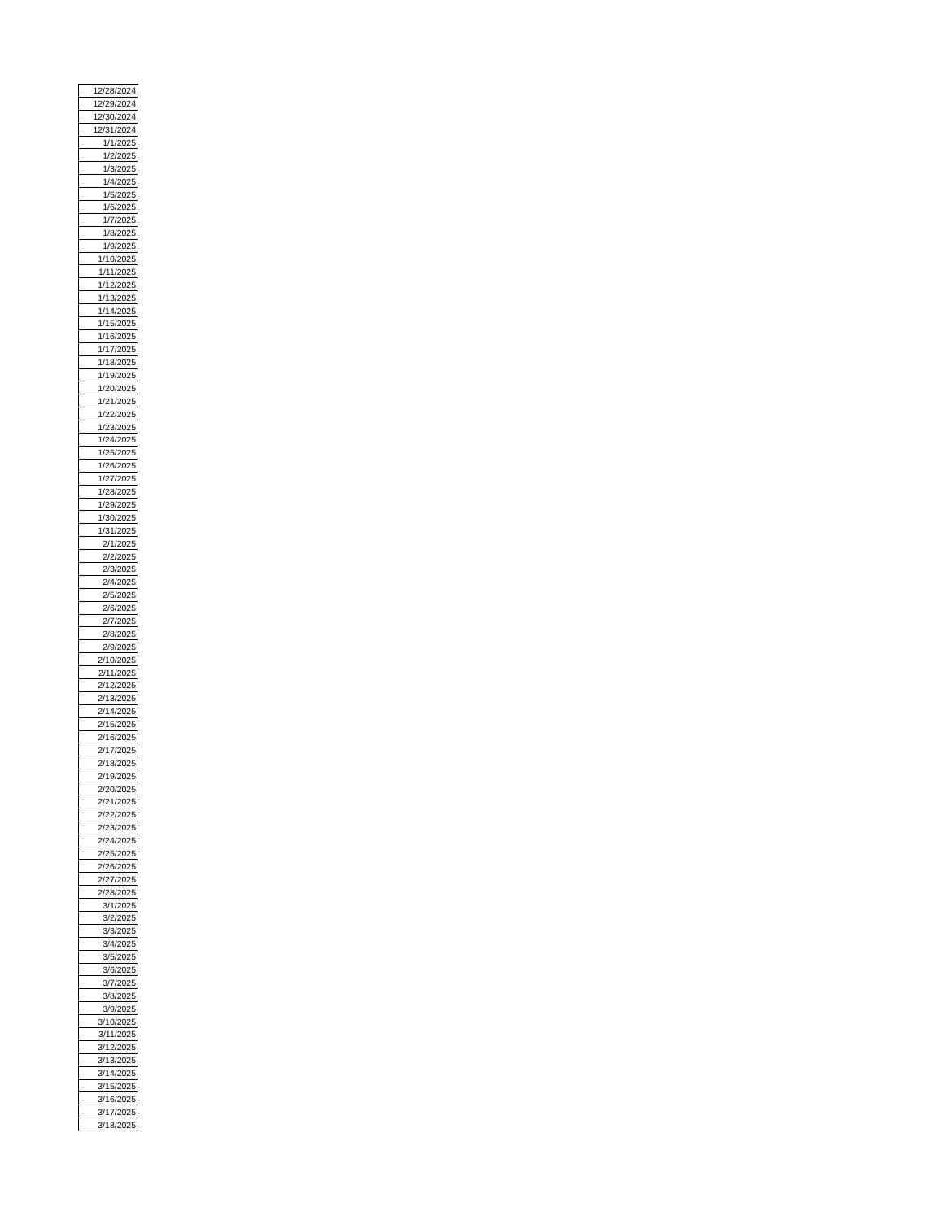| 12/28/2024 |
| 12/29/2024 |
| 12/30/2024 |
| 12/31/2024 |
| 1/1/2025 |
| 1/2/2025 |
| 1/3/2025 |
| 1/4/2025 |
| 1/5/2025 |
| 1/6/2025 |
| 1/7/2025 |
| 1/8/2025 |
| 1/9/2025 |
| 1/10/2025 |
| 1/11/2025 |
| 1/12/2025 |
| 1/13/2025 |
| 1/14/2025 |
| 1/15/2025 |
| 1/16/2025 |
| 1/17/2025 |
| 1/18/2025 |
| 1/19/2025 |
| 1/20/2025 |
| 1/21/2025 |
| 1/22/2025 |
| 1/23/2025 |
| 1/24/2025 |
| 1/25/2025 |
| 1/26/2025 |
| 1/27/2025 |
| 1/28/2025 |
| 1/29/2025 |
| 1/30/2025 |
| 1/31/2025 |
| 2/1/2025 |
| 2/2/2025 |
| 2/3/2025 |
| 2/4/2025 |
| 2/5/2025 |
| 2/6/2025 |
| 2/7/2025 |
| 2/8/2025 |
| 2/9/2025 |
| 2/10/2025 |
| 2/11/2025 |
| 2/12/2025 |
| 2/13/2025 |
| 2/14/2025 |
| 2/15/2025 |
| 2/16/2025 |
| 2/17/2025 |
| 2/18/2025 |
| 2/19/2025 |
| 2/20/2025 |
| 2/21/2025 |
| 2/22/2025 |
| 2/23/2025 |
| 2/24/2025 |
| 2/25/2025 |
| 2/26/2025 |
| 2/27/2025 |
| 2/28/2025 |
| 3/1/2025 |
| 3/2/2025 |
| 3/3/2025 |
| 3/4/2025 |
| 3/5/2025 |
| 3/6/2025 |
| 3/7/2025 |
| 3/8/2025 |
| 3/9/2025 |
| 3/10/2025 |
| 3/11/2025 |
| 3/12/2025 |
| 3/13/2025 |
| 3/14/2025 |
| 3/15/2025 |
| 3/16/2025 |
| 3/17/2025 |
| 3/18/2025 |